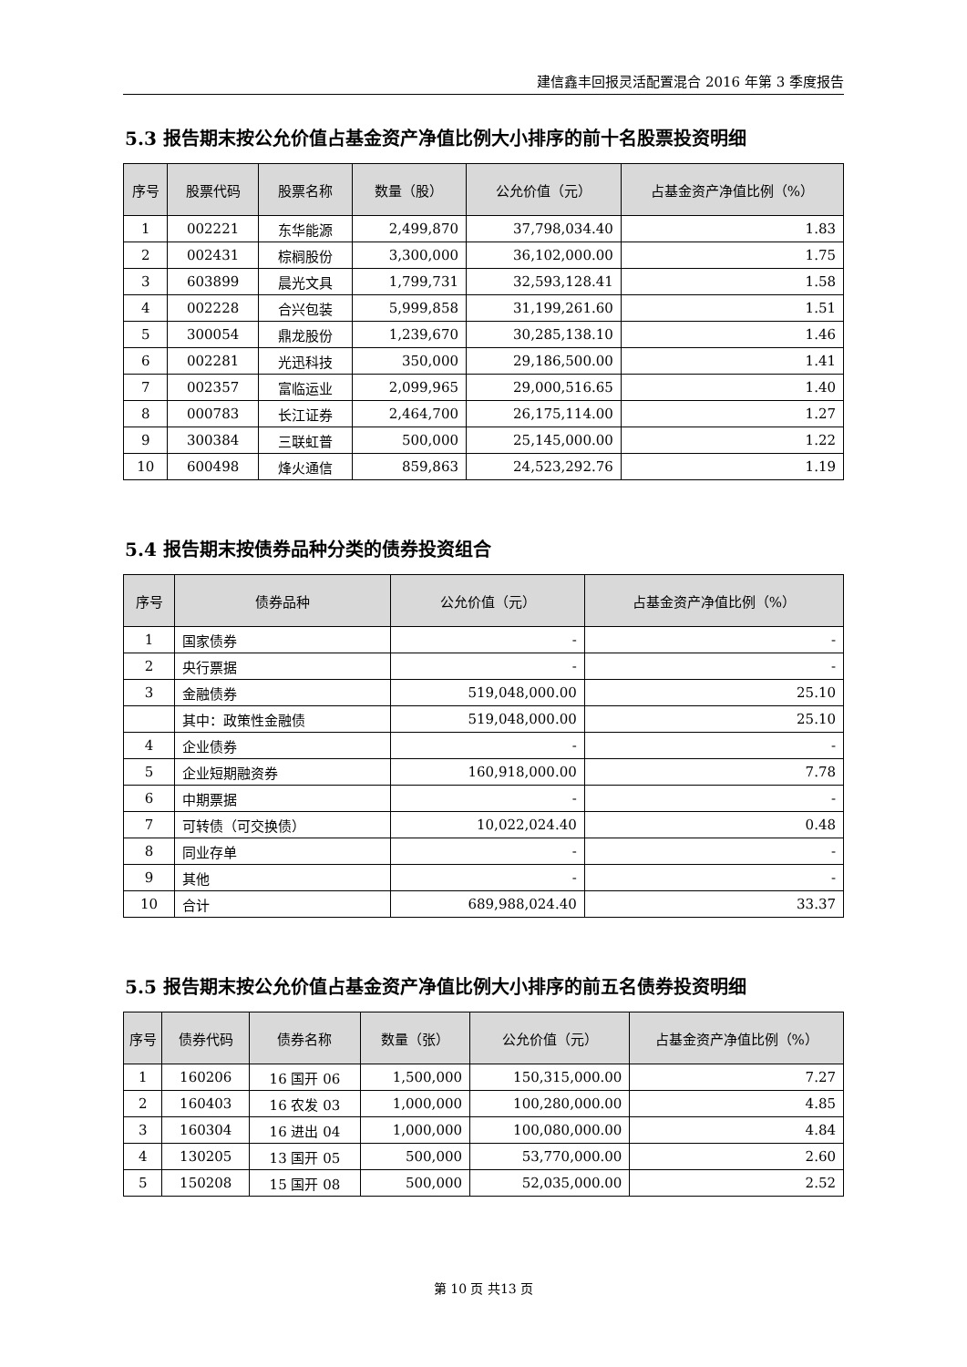建信鑫丰回报灵活配置混合 2016 年第 3 季度报告
5.3 报告期末按公允价值占基金资产净值比例大小排序的前十名股票投资明细
| 序号 | 股票代码 | 股票名称 | 数量（股） | 公允价值（元） | 占基金资产净值比例（%） |
| --- | --- | --- | --- | --- | --- |
| 1 | 002221 | 东华能源 | 2,499,870 | 37,798,034.40 | 1.83 |
| 2 | 002431 | 棕榈股份 | 3,300,000 | 36,102,000.00 | 1.75 |
| 3 | 603899 | 晨光文具 | 1,799,731 | 32,593,128.41 | 1.58 |
| 4 | 002228 | 合兴包装 | 5,999,858 | 31,199,261.60 | 1.51 |
| 5 | 300054 | 鼎龙股份 | 1,239,670 | 30,285,138.10 | 1.46 |
| 6 | 002281 | 光迅科技 | 350,000 | 29,186,500.00 | 1.41 |
| 7 | 002357 | 富临运业 | 2,099,965 | 29,000,516.65 | 1.40 |
| 8 | 000783 | 长江证券 | 2,464,700 | 26,175,114.00 | 1.27 |
| 9 | 300384 | 三联虹普 | 500,000 | 25,145,000.00 | 1.22 |
| 10 | 600498 | 烽火通信 | 859,863 | 24,523,292.76 | 1.19 |
5.4 报告期末按债券品种分类的债券投资组合
| 序号 | 债券品种 | 公允价值（元） | 占基金资产净值比例（%） |
| --- | --- | --- | --- |
| 1 | 国家债券 | - | - |
| 2 | 央行票据 | - | - |
| 3 | 金融债券 | 519,048,000.00 | 25.10 |
| | 其中：政策性金融债 | 519,048,000.00 | 25.10 |
| 4 | 企业债券 | - | - |
| 5 | 企业短期融资券 | 160,918,000.00 | 7.78 |
| 6 | 中期票据 | - | - |
| 7 | 可转债（可交换债） | 10,022,024.40 | 0.48 |
| 8 | 同业存单 | - | - |
| 9 | 其他 | - | - |
| 10 | 合计 | 689,988,024.40 | 33.37 |
5.5 报告期末按公允价值占基金资产净值比例大小排序的前五名债券投资明细
| 序号 | 债券代码 | 债券名称 | 数量（张） | 公允价值（元） | 占基金资产净值比例（%） |
| --- | --- | --- | --- | --- | --- |
| 1 | 160206 | 16 国开 06 | 1,500,000 | 150,315,000.00 | 7.27 |
| 2 | 160403 | 16 农发 03 | 1,000,000 | 100,280,000.00 | 4.85 |
| 3 | 160304 | 16 进出 04 | 1,000,000 | 100,080,000.00 | 4.84 |
| 4 | 130205 | 13 国开 05 | 500,000 | 53,770,000.00 | 2.60 |
| 5 | 150208 | 15 国开 08 | 500,000 | 52,035,000.00 | 2.52 |
第 10 页 共13 页